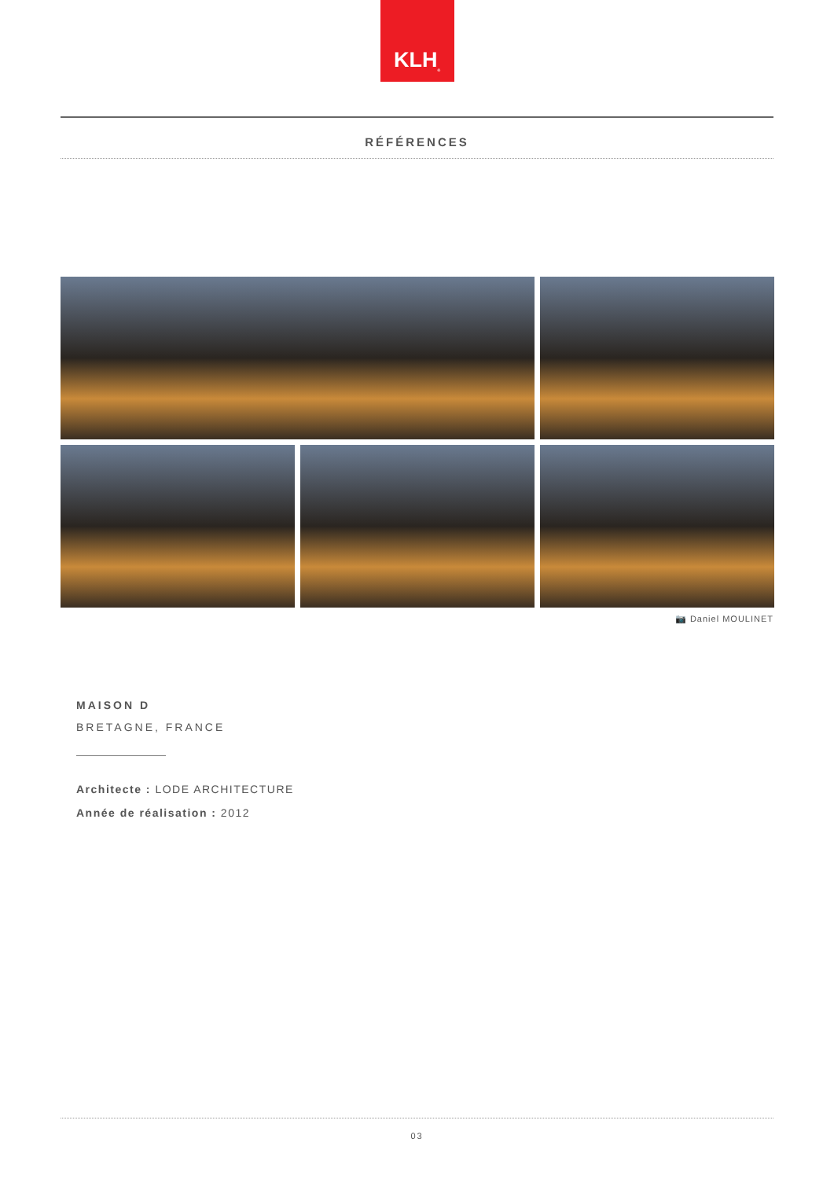KLH<sup>®</sup>
RÉFÉRENCES
📷 Daniel MOULINET
MAISON D
BRETAGNE, FRANCE
Architecte : LODE ARCHITECTURE
Année de réalisation : 2012
03